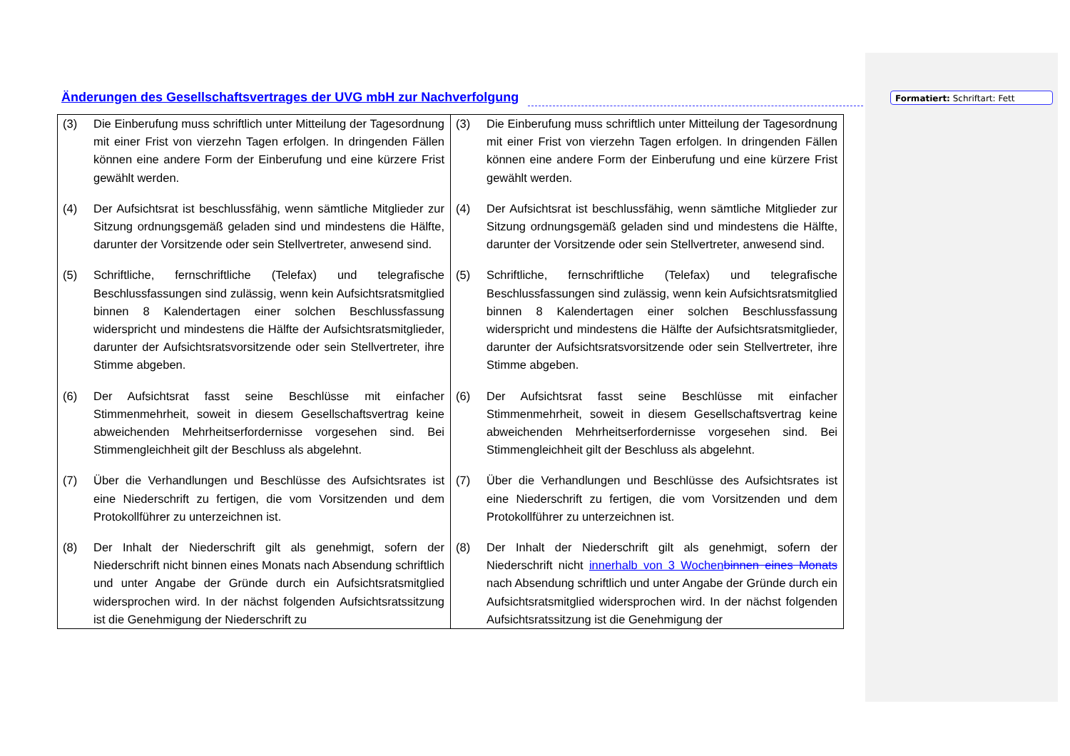Formatiert: Schriftart: Fett
Änderungen des Gesellschaftsvertrages der UVG mbH zur Nachverfolgung
| (3) Die Einberufung muss schriftlich unter Mitteilung der Tagesordnung mit einer Frist von vierzehn Tagen erfolgen. In dringenden Fällen können eine andere Form der Einberufung und eine kürzere Frist gewählt werden. (4) Der Aufsichtsrat ist beschlussfähig, wenn sämtliche Mitglieder zur Sitzung ordnungsgemäß geladen sind und mindestens die Hälfte, darunter der Vorsitzende oder sein Stellvertreter, anwesend sind. (5) Schriftliche, fernschriftliche (Telefax) und telegrafische Beschlussfassungen sind zulässig, wenn kein Aufsichtsratsmitglied binnen 8 Kalendertagen einer solchen Beschlussfassung widerspricht und mindestens die Hälfte der Aufsichtsratsmitglieder, darunter der Aufsichtsratsvorsitzende oder sein Stellvertreter, ihre Stimme abgeben. (6) Der Aufsichtsrat fasst seine Beschlüsse mit einfacher Stimmenmehrheit, soweit in diesem Gesellschaftsvertrag keine abweichenden Mehrheitserfordernisse vorgesehen sind. Bei Stimmengleichheit gilt der Beschluss als abgelehnt. (7) Über die Verhandlungen und Beschlüsse des Aufsichtsrates ist eine Niederschrift zu fertigen, die vom Vorsitzenden und dem Protokollführer zu unterzeichnen ist. (8) Der Inhalt der Niederschrift gilt als genehmigt, sofern der Niederschrift nicht binnen eines Monats nach Absendung schriftlich und unter Angabe der Gründe durch ein Aufsichtsratsmitglied widersprochen wird. In der nächst folgenden Aufsichtsratssitzung ist die Genehmigung der Niederschrift zu | (3) Die Einberufung muss schriftlich unter Mitteilung der Tagesordnung mit einer Frist von vierzehn Tagen erfolgen. In dringenden Fällen können eine andere Form der Einberufung und eine kürzere Frist gewählt werden. (4) Der Aufsichtsrat ist beschlussfähig, wenn sämtliche Mitglieder zur Sitzung ordnungsgemäß geladen sind und mindestens die Hälfte, darunter der Vorsitzende oder sein Stellvertreter, anwesend sind. (5) Schriftliche, fernschriftliche (Telefax) und telegrafische Beschlussfassungen sind zulässig, wenn kein Aufsichtsratsmitglied binnen 8 Kalendertagen einer solchen Beschlussfassung widerspricht und mindestens die Hälfte der Aufsichtsratsmitglieder, darunter der Aufsichtsratsvorsitzende oder sein Stellvertreter, ihre Stimme abgeben. (6) Der Aufsichtsrat fasst seine Beschlüsse mit einfacher Stimmenmehrheit, soweit in diesem Gesellschaftsvertrag keine abweichenden Mehrheitserfordernisse vorgesehen sind. Bei Stimmengleichheit gilt der Beschluss als abgelehnt. (7) Über die Verhandlungen und Beschlüsse des Aufsichtsrates ist eine Niederschrift zu fertigen, die vom Vorsitzenden und dem Protokollführer zu unterzeichnen ist. (8) Der Inhalt der Niederschrift gilt als genehmigt, sofern der Niederschrift nicht innerhalb von 3 Wochen binnen eines Monats nach Absendung schriftlich und unter Angabe der Gründe durch ein Aufsichtsratsmitglied widersprochen wird. In der nächst folgenden Aufsichtsratssitzung ist die Genehmigung der |